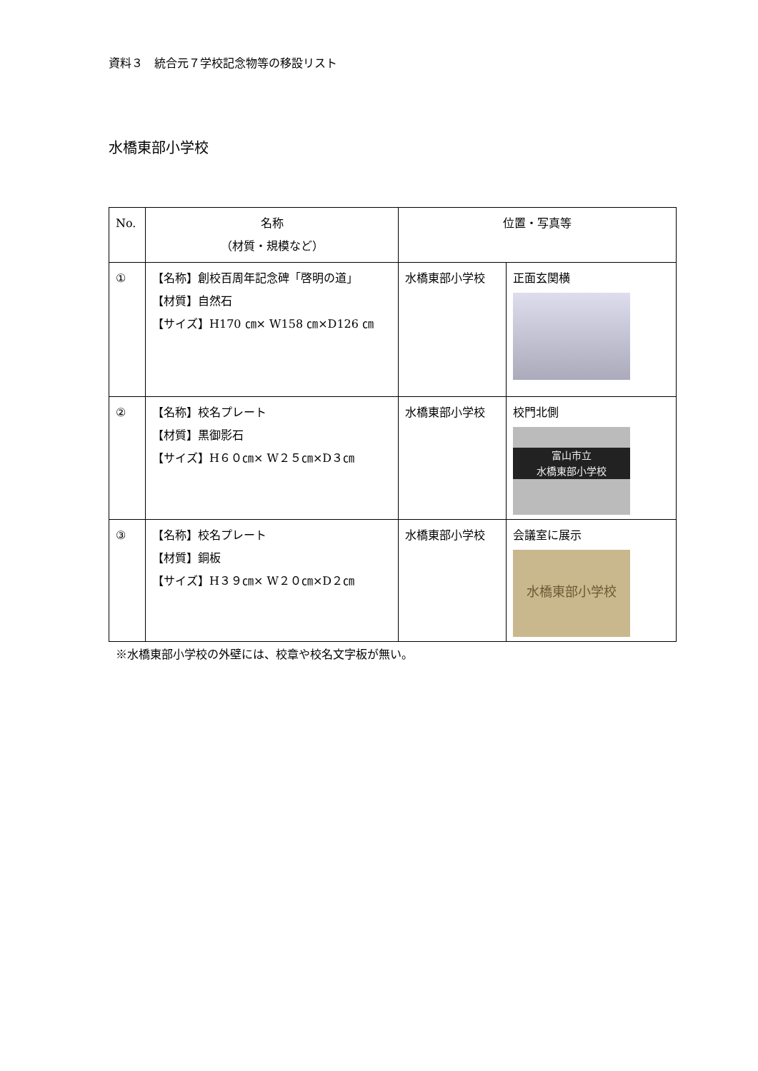資料３　統合元７学校記念物等の移設リスト
水橋東部小学校
| No. | 名称 （材質・規模など） | 位置・写真等 | |
| --- | --- | --- | --- |
| ① | 【名称】創校百周年記念碑「啓明の道」 【材質】自然石 【サイズ】H170 ㎝× W158 ㎝×D126 ㎝ | 水橋東部小学校 | 正面玄関横 |
| ② | 【名称】校名プレート 【材質】黒御影石 【サイズ】H６０㎝× W２５㎝×D３㎝ | 水橋東部小学校 | 校門北側 富山市立 水橋東部小学校 |
| ③ | 【名称】校名プレート 【材質】銅板 【サイズ】H３９㎝× W２０㎝×D２㎝ | 水橋東部小学校 | 会議室に展示 水橋東部小学校 |
※水橋東部小学校の外壁には、校章や校名文字板が無い。